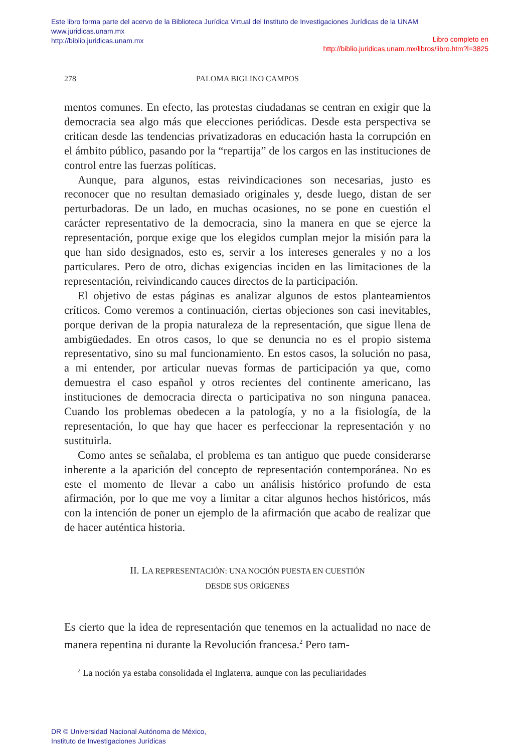Este libro forma parte del acervo de la Biblioteca Jurídica Virtual del Instituto de Investigaciones Jurídicas de la UNAM
www.juridicas.unam.mx
http://biblio.juridicas.unam.mx
Libro completo en
http://biblio.juridicas.unam.mx/libros/libro.htm?l=3825
278
PALOMA BIGLINO CAMPOS
mentos comunes. En efecto, las protestas ciudadanas se centran en exigir que la democracia sea algo más que elecciones periódicas. Desde esta perspectiva se critican desde las tendencias privatizadoras en educación hasta la corrupción en el ámbito público, pasando por la “repartija” de los cargos en las instituciones de control entre las fuerzas políticas.
Aunque, para algunos, estas reivindicaciones son necesarias, justo es reconocer que no resultan demasiado originales y, desde luego, distan de ser perturbadoras. De un lado, en muchas ocasiones, no se pone en cuestión el carácter representativo de la democracia, sino la manera en que se ejerce la representación, porque exige que los elegidos cumplan mejor la misión para la que han sido designados, esto es, servir a los intereses generales y no a los particulares. Pero de otro, dichas exigencias inciden en las limitaciones de la representación, reivindicando cauces directos de la participación.
El objetivo de estas páginas es analizar algunos de estos planteamientos críticos. Como veremos a continuación, ciertas objeciones son casi inevitables, porque derivan de la propia naturaleza de la representación, que sigue llena de ambigüedades. En otros casos, lo que se denuncia no es el propio sistema representativo, sino su mal funcionamiento. En estos casos, la solución no pasa, a mi entender, por articular nuevas formas de participación ya que, como demuestra el caso español y otros recientes del continente americano, las instituciones de democracia directa o participativa no son ninguna panacea. Cuando los problemas obedecen a la patología, y no a la fisiología, de la representación, lo que hay que hacer es perfeccionar la representación y no sustituirla.
Como antes se señalaba, el problema es tan antiguo que puede considerarse inherente a la aparición del concepto de representación contemporánea. No es este el momento de llevar a cabo un análisis histórico profundo de esta afirmación, por lo que me voy a limitar a citar algunos hechos históricos, más con la intención de poner un ejemplo de la afirmación que acabo de realizar que de hacer auténtica historia.
II. LA REPRESENTACIÓN: UNA NOCIÓN PUESTA EN CUESTIÓN
DESDE SUS ORÍGENES
Es cierto que la idea de representación que tenemos en la actualidad no nace de manera repentina ni durante la Revolución francesa.<sup>2</sup> Pero tam-
<sup>2</sup> La noción ya estaba consolidada el Inglaterra, aunque con las peculiaridades
DR © Universidad Nacional Autónoma de México,
Instituto de Investigaciones Jurídicas